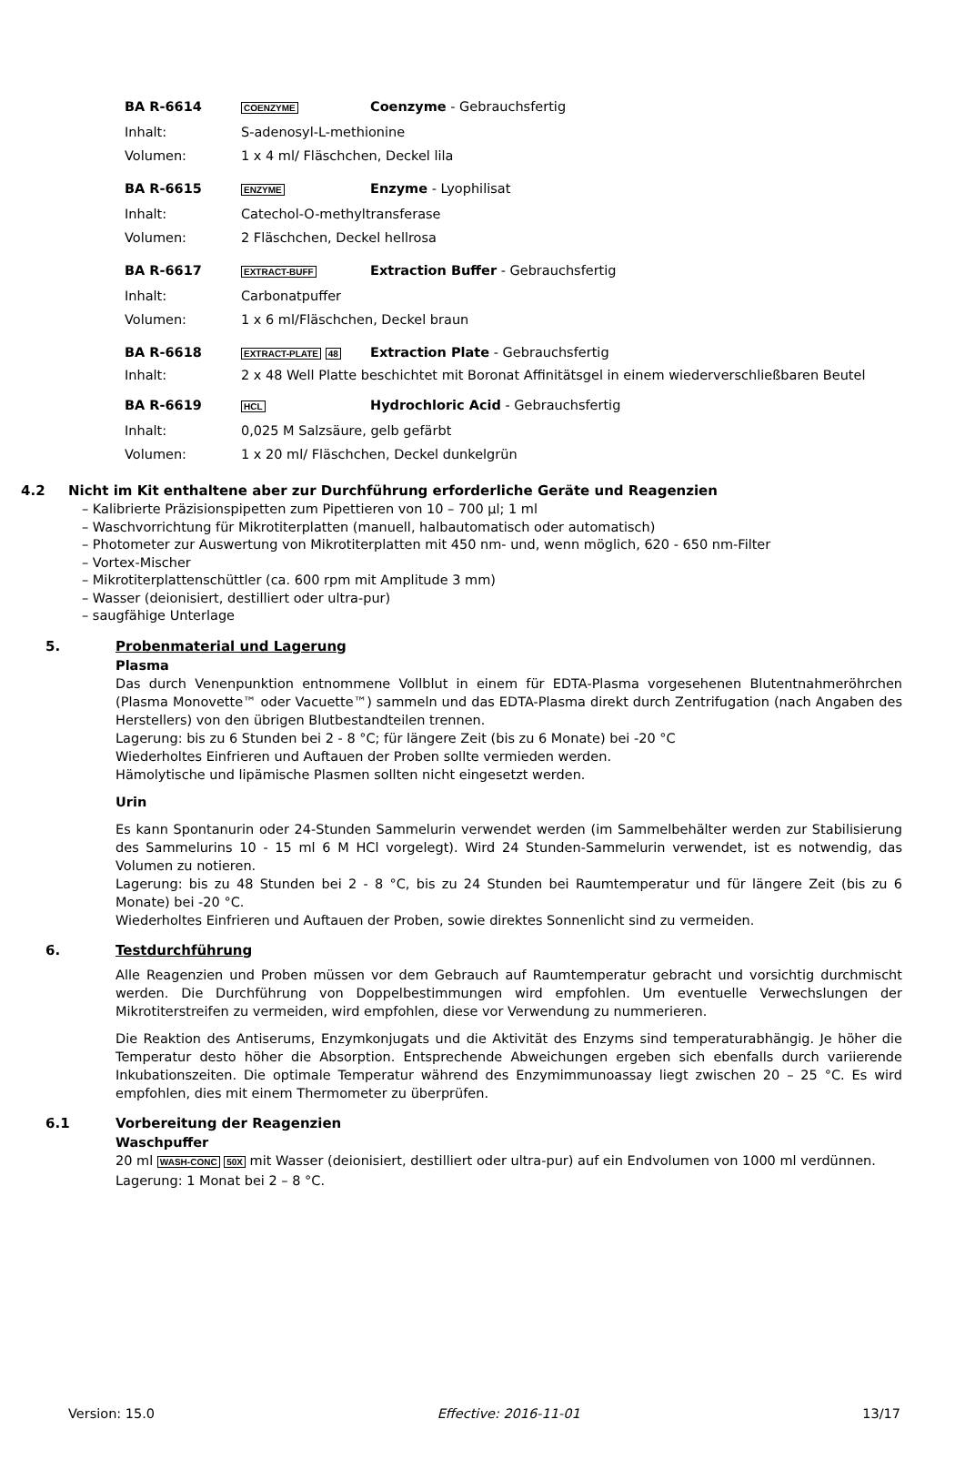BA R-6614 COENZYME Coenzyme - Gebrauchsfertig
Inhalt: S-adenosyl-L-methionine
Volumen: 1 x 4 ml/ Fläschchen, Deckel lila
BA R-6615 ENZYME Enzyme - Lyophilisat
Inhalt: Catechol-O-methyltransferase
Volumen: 2 Fläschchen, Deckel hellrosa
BA R-6617 EXTRACT-BUFF Extraction Buffer - Gebrauchsfertig
Inhalt: Carbonatpuffer
Volumen: 1 x 6 ml/Fläschchen, Deckel braun
BA R-6618 EXTRACT-PLATE 48 Extraction Plate - Gebrauchsfertig
Inhalt: 2 x 48 Well Platte beschichtet mit Boronat Affinitätsgel in einem wiederverschließbaren Beutel
BA R-6619 HCL Hydrochloric Acid - Gebrauchsfertig
Inhalt: 0,025 M Salzsäure, gelb gefärbt
Volumen: 1 x 20 ml/ Fläschchen, Deckel dunkelgrün
4.2 Nicht im Kit enthaltene aber zur Durchführung erforderliche Geräte und Reagenzien
– Kalibrierte Präzisionspipetten zum Pipettieren von 10 – 700 µl; 1 ml
– Waschvorrichtung für Mikrotiterplatten (manuell, halbautomatisch oder automatisch)
– Photometer zur Auswertung von Mikrotiterplatten mit 450 nm- und, wenn möglich, 620 - 650 nm-Filter
– Vortex-Mischer
– Mikrotiterplattenschüttler (ca. 600 rpm mit Amplitude 3 mm)
– Wasser (deionisiert, destilliert oder ultra-pur)
– saugfähige Unterlage
5. Probenmaterial und Lagerung
Plasma
Das durch Venenpunktion entnommene Vollblut in einem für EDTA-Plasma vorgesehenen Blutentnahmeröhrchen (Plasma Monovette™ oder Vacuette™) sammeln und das EDTA-Plasma direkt durch Zentrifugation (nach Angaben des Herstellers) von den übrigen Blutbestandteilen trennen.
Lagerung: bis zu 6 Stunden bei 2 - 8 °C; für längere Zeit (bis zu 6 Monate) bei -20 °C
Wiederholtes Einfrieren und Auftauen der Proben sollte vermieden werden.
Hämolytische und lipämische Plasmen sollten nicht eingesetzt werden.
Urin
Es kann Spontanurin oder 24-Stunden Sammelurin verwendet werden (im Sammelbehälter werden zur Stabilisierung des Sammelurins 10 - 15 ml 6 M HCl vorgelegt). Wird 24 Stunden-Sammelurin verwendet, ist es notwendig, das Volumen zu notieren.
Lagerung: bis zu 48 Stunden bei 2 - 8 °C, bis zu 24 Stunden bei Raumtemperatur und für längere Zeit (bis zu 6 Monate) bei -20 °C.
Wiederholtes Einfrieren und Auftauen der Proben, sowie direktes Sonnenlicht sind zu vermeiden.
6. Testdurchführung
Alle Reagenzien und Proben müssen vor dem Gebrauch auf Raumtemperatur gebracht und vorsichtig durchmischt werden. Die Durchführung von Doppelbestimmungen wird empfohlen. Um eventuelle Verwechslungen der Mikrotiterstreifen zu vermeiden, wird empfohlen, diese vor Verwendung zu nummerieren.
Die Reaktion des Antiserums, Enzymkonjugats und die Aktivität des Enzyms sind temperaturabhängig. Je höher die Temperatur desto höher die Absorption. Entsprechende Abweichungen ergeben sich ebenfalls durch variierende Inkubationszeiten. Die optimale Temperatur während des Enzymimmunoassay liegt zwischen 20 – 25 °C. Es wird empfohlen, dies mit einem Thermometer zu überprüfen.
6.1 Vorbereitung der Reagenzien
Waschpuffer
20 ml WASH-CONC 50X mit Wasser (deionisiert, destilliert oder ultra-pur) auf ein Endvolumen von 1000 ml verdünnen.
Lagerung: 1 Monat bei 2 – 8 °C.
Version: 15.0 Effective: 2016-11-01 13/17